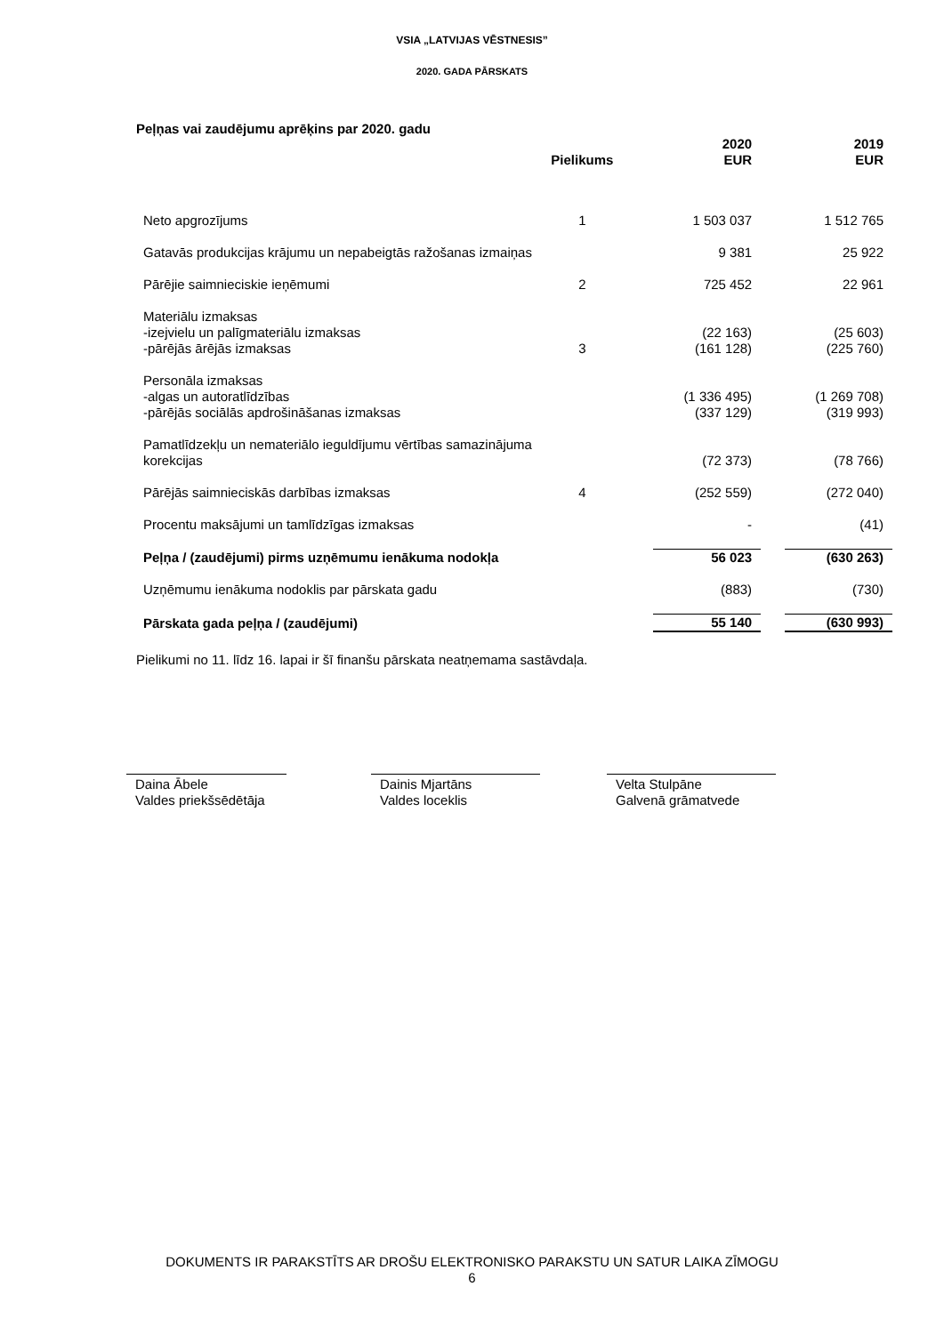VSIA „LATVIJAS VĒSTNESIS”
2020. GADA PĀRSKATS
Peļņas vai zaudējumu aprēķins par 2020. gadu
| | Pielikums | | 2020 EUR | | 2019 EUR |
| --- | --- | --- | --- | --- | --- |
| Neto apgrozījums | 1 | | 1 503 037 | | 1 512 765 |
| Gatavās produkcijas krājumu un nepabeigtās ražošanas izmaiņas | | | 9 381 | | 25 922 |
| Pārējie saimnieciskie ieņēmumi | 2 | | 725 452 | | 22 961 |
| Materiālu izmaksas | | | | | |
| -izejvielu un palīgmateriālu izmaksas | | | (22 163) | | (25 603) |
| -pārējās ārējās izmaksas | 3 | | (161 128) | | (225 760) |
| Personāla izmaksas | | | | | |
| -algas un autoratlīdzības | | | (1 336 495) | | (1 269 708) |
| -pārējās sociālās apdrošināšanas izmaksas | | | (337 129) | | (319 993) |
| Pamatlīdzekļu un nemateriālo ieguldījumu vērtības samazinājuma korekcijas | | | (72 373) | | (78 766) |
| Pārējās saimnieciskās darbības izmaksas | 4 | | (252 559) | | (272 040) |
| Procentu maksājumi un tamlīdzīgas izmaksas | | | - | | (41) |
| Peļņa / (zaudējumi) pirms uzņēmumu ienākuma nodokļa | | | 56 023 | | (630 263) |
| Uzņēmumu ienākuma nodoklis par pārskata gadu | | | (883) | | (730) |
| Pārskata gada peļņa / (zaudējumi) | | | 55 140 | | (630 993) |
Pielikumi no 11. līdz 16. lapai ir šī finanšu pārskata neatņemama sastāvdaļa.
Daina Ābele
Valdes priekšsēdētāja
Dainis Mjartāns
Valdes loceklis
Velta Stulpāne
Galvenā grāmatvede
DOKUMENTS IR PARAKSTĪTS AR DROŠU ELEKTRONISKO PARAKSTU UN SATUR LAIKA ZĪMOGU
6